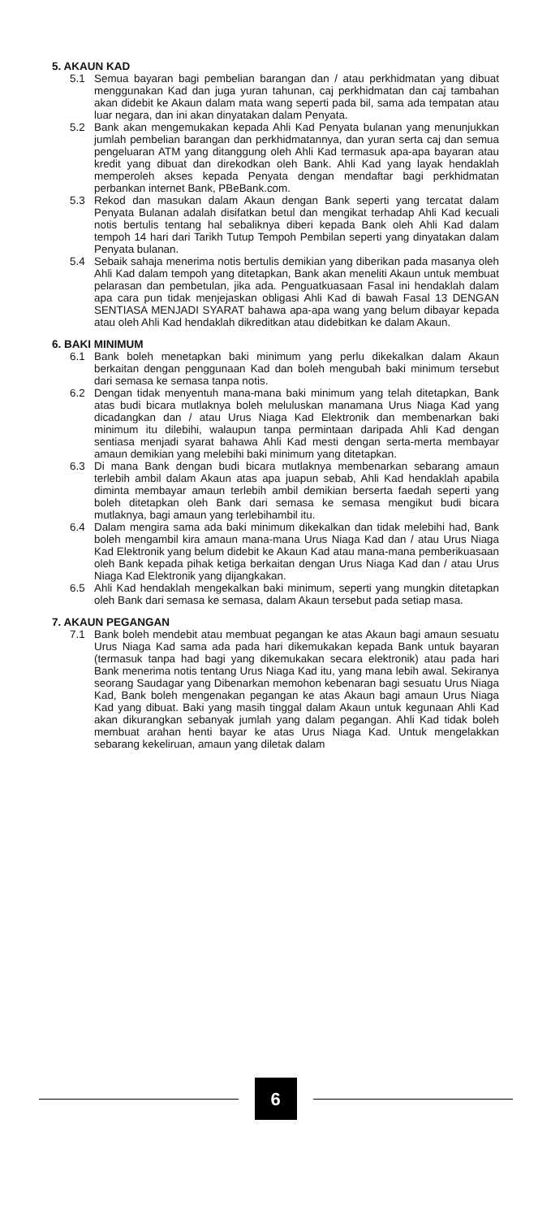5. AKAUN KAD
5.1 Semua bayaran bagi pembelian barangan dan / atau perkhidmatan yang dibuat menggunakan Kad dan juga yuran tahunan, caj perkhidmatan dan caj tambahan akan didebit ke Akaun dalam mata wang seperti pada bil, sama ada tempatan atau luar negara, dan ini akan dinyatakan dalam Penyata.
5.2 Bank akan mengemukakan kepada Ahli Kad Penyata bulanan yang menunjukkan jumlah pembelian barangan dan perkhidmatannya, dan yuran serta caj dan semua pengeluaran ATM yang ditanggung oleh Ahli Kad termasuk apa-apa bayaran atau kredit yang dibuat dan direkodkan oleh Bank. Ahli Kad yang layak hendaklah memperoleh akses kepada Penyata dengan mendaftar bagi perkhidmatan perbankan internet Bank, PBeBank.com.
5.3 Rekod dan masukan dalam Akaun dengan Bank seperti yang tercatat dalam Penyata Bulanan adalah disifatkan betul dan mengikat terhadap Ahli Kad kecuali notis bertulis tentang hal sebaliknya diberi kepada Bank oleh Ahli Kad dalam tempoh 14 hari dari Tarikh Tutup Tempoh Pembilan seperti yang dinyatakan dalam Penyata bulanan.
5.4 Sebaik sahaja menerima notis bertulis demikian yang diberikan pada masanya oleh Ahli Kad dalam tempoh yang ditetapkan, Bank akan meneliti Akaun untuk membuat pelarasan dan pembetulan, jika ada. Penguatkuasaan Fasal ini hendaklah dalam apa cara pun tidak menjejaskan obligasi Ahli Kad di bawah Fasal 13 DENGAN SENTIASA MENJADI SYARAT bahawa apa-apa wang yang belum dibayar kepada atau oleh Ahli Kad hendaklah dikreditkan atau didebitkan ke dalam Akaun.
6. BAKI MINIMUM
6.1 Bank boleh menetapkan baki minimum yang perlu dikekalkan dalam Akaun berkaitan dengan penggunaan Kad dan boleh mengubah baki minimum tersebut dari semasa ke semasa tanpa notis.
6.2 Dengan tidak menyentuh mana-mana baki minimum yang telah ditetapkan, Bank atas budi bicara mutlaknya boleh meluluskan manamana Urus Niaga Kad yang dicadangkan dan / atau Urus Niaga Kad Elektronik dan membenarkan baki minimum itu dilebihi, walaupun tanpa permintaan daripada Ahli Kad dengan sentiasa menjadi syarat bahawa Ahli Kad mesti dengan serta-merta membayar amaun demikian yang melebihi baki minimum yang ditetapkan.
6.3 Di mana Bank dengan budi bicara mutlaknya membenarkan sebarang amaun terlebih ambil dalam Akaun atas apa juapun sebab, Ahli Kad hendaklah apabila diminta membayar amaun terlebih ambil demikian berserta faedah seperti yang boleh ditetapkan oleh Bank dari semasa ke semasa mengikut budi bicara mutlaknya, bagi amaun yang terlebihambil itu.
6.4 Dalam mengira sama ada baki minimum dikekalkan dan tidak melebihi had, Bank boleh mengambil kira amaun mana-mana Urus Niaga Kad dan / atau Urus Niaga Kad Elektronik yang belum didebit ke Akaun Kad atau mana-mana pemberikuasaan oleh Bank kepada pihak ketiga berkaitan dengan Urus Niaga Kad dan / atau Urus Niaga Kad Elektronik yang dijangkakan.
6.5 Ahli Kad hendaklah mengekalkan baki minimum, seperti yang mungkin ditetapkan oleh Bank dari semasa ke semasa, dalam Akaun tersebut pada setiap masa.
7. AKAUN PEGANGAN
7.1 Bank boleh mendebit atau membuat pegangan ke atas Akaun bagi amaun sesuatu Urus Niaga Kad sama ada pada hari dikemukakan kepada Bank untuk bayaran (termasuk tanpa had bagi yang dikemukakan secara elektronik) atau pada hari Bank menerima notis tentang Urus Niaga Kad itu, yang mana lebih awal. Sekiranya seorang Saudagar yang Dibenarkan memohon kebenaran bagi sesuatu Urus Niaga Kad, Bank boleh mengenakan pegangan ke atas Akaun bagi amaun Urus Niaga Kad yang dibuat. Baki yang masih tinggal dalam Akaun untuk kegunaan Ahli Kad akan dikurangkan sebanyak jumlah yang dalam pegangan. Ahli Kad tidak boleh membuat arahan henti bayar ke atas Urus Niaga Kad. Untuk mengelakkan sebarang kekeliruan, amaun yang diletak dalam
6